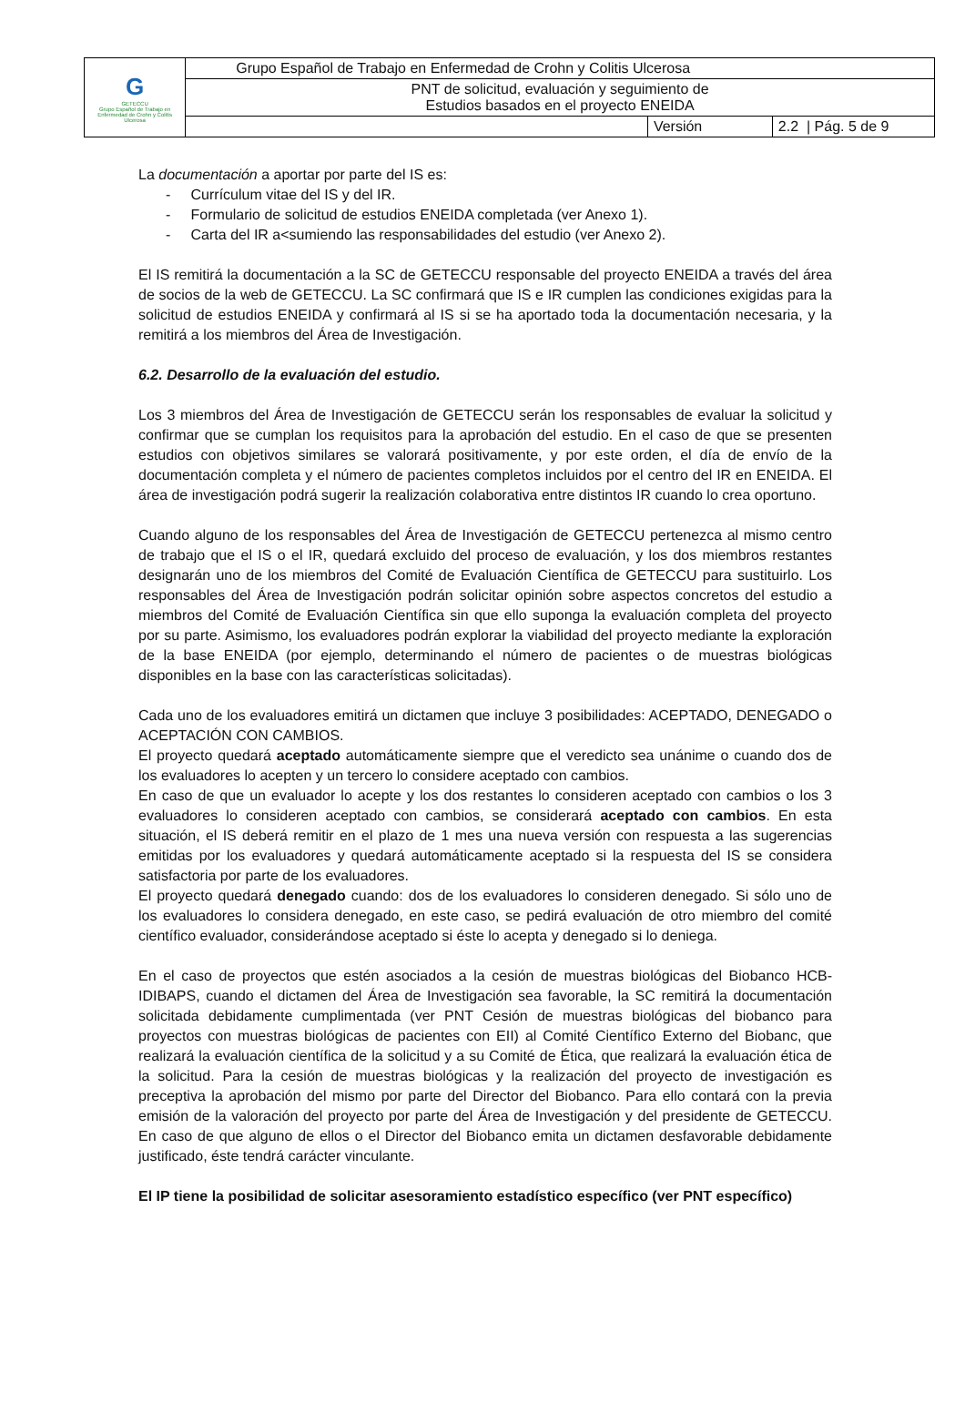| G GETECCU Grupo Español de Trabajo en Enfermedad de Crohn y Colitis Ulcerosa | Grupo Español de Trabajo en Enfermedad de Crohn y Colitis Ulcerosa | | |
| | PNT de solicitud, evaluación y seguimiento de Estudios basados en el proyecto ENEIDA | | |
| | | Versión | 2.2 / Pág. 5 de 9 |
La documentación a aportar por parte del IS es:
- Currículum vitae del IS y del IR.
- Formulario de solicitud de estudios ENEIDA completada (ver Anexo 1).
- Carta del IR a<sumiendo las responsabilidades del estudio (ver Anexo 2).
El IS remitirá la documentación a la SC de GETECCU responsable del proyecto ENEIDA a través del área de socios de la web de GETECCU. La SC confirmará que IS e IR cumplen las condiciones exigidas para la solicitud de estudios ENEIDA y confirmará al IS si se ha aportado toda la documentación necesaria, y la remitirá a los miembros del Área de Investigación.
6.2. Desarrollo de la evaluación del estudio.
Los 3 miembros del Área de Investigación de GETECCU serán los responsables de evaluar la solicitud y confirmar que se cumplan los requisitos para la aprobación del estudio. En el caso de que se presenten estudios con objetivos similares se valorará positivamente, y por este orden, el día de envío de la documentación completa y el número de pacientes completos incluidos por el centro del IR en ENEIDA. El área de investigación podrá sugerir la realización colaborativa entre distintos IR cuando lo crea oportuno.
Cuando alguno de los responsables del Área de Investigación de GETECCU pertenezca al mismo centro de trabajo que el IS o el IR, quedará excluido del proceso de evaluación, y los dos miembros restantes designarán uno de los miembros del Comité de Evaluación Científica de GETECCU para sustituirlo. Los responsables del Área de Investigación podrán solicitar opinión sobre aspectos concretos del estudio a miembros del Comité de Evaluación Científica sin que ello suponga la evaluación completa del proyecto por su parte. Asimismo, los evaluadores podrán explorar la viabilidad del proyecto mediante la exploración de la base ENEIDA (por ejemplo, determinando el número de pacientes o de muestras biológicas disponibles en la base con las características solicitadas).
Cada uno de los evaluadores emitirá un dictamen que incluye 3 posibilidades: ACEPTADO, DENEGADO o ACEPTACIÓN CON CAMBIOS.
El proyecto quedará aceptado automáticamente siempre que el veredicto sea unánime o cuando dos de los evaluadores lo acepten y un tercero lo considere aceptado con cambios.
En caso de que un evaluador lo acepte y los dos restantes lo consideren aceptado con cambios o los 3 evaluadores lo consideren aceptado con cambios, se considerará aceptado con cambios. En esta situación, el IS deberá remitir en el plazo de 1 mes una nueva versión con respuesta a las sugerencias emitidas por los evaluadores y quedará automáticamente aceptado si la respuesta del IS se considera satisfactoria por parte de los evaluadores.
El proyecto quedará denegado cuando: dos de los evaluadores lo consideren denegado. Si sólo uno de los evaluadores lo considera denegado, en este caso, se pedirá evaluación de otro miembro del comité científico evaluador, considerándose aceptado si éste lo acepta y denegado si lo deniega.
En el caso de proyectos que estén asociados a la cesión de muestras biológicas del Biobanco HCB-IDIBAPS, cuando el dictamen del Área de Investigación sea favorable, la SC remitirá la documentación solicitada debidamente cumplimentada (ver PNT Cesión de muestras biológicas del biobanco para proyectos con muestras biológicas de pacientes con EII) al Comité Científico Externo del Biobanc, que realizará la evaluación científica de la solicitud y a su Comité de Ética, que realizará la evaluación ética de la solicitud. Para la cesión de muestras biológicas y la realización del proyecto de investigación es preceptiva la aprobación del mismo por parte del Director del Biobanco. Para ello contará con la previa emisión de la valoración del proyecto por parte del Área de Investigación y del presidente de GETECCU. En caso de que alguno de ellos o el Director del Biobanco emita un dictamen desfavorable debidamente justificado, éste tendrá carácter vinculante.
El IP tiene la posibilidad de solicitar asesoramiento estadístico específico (ver PNT específico)